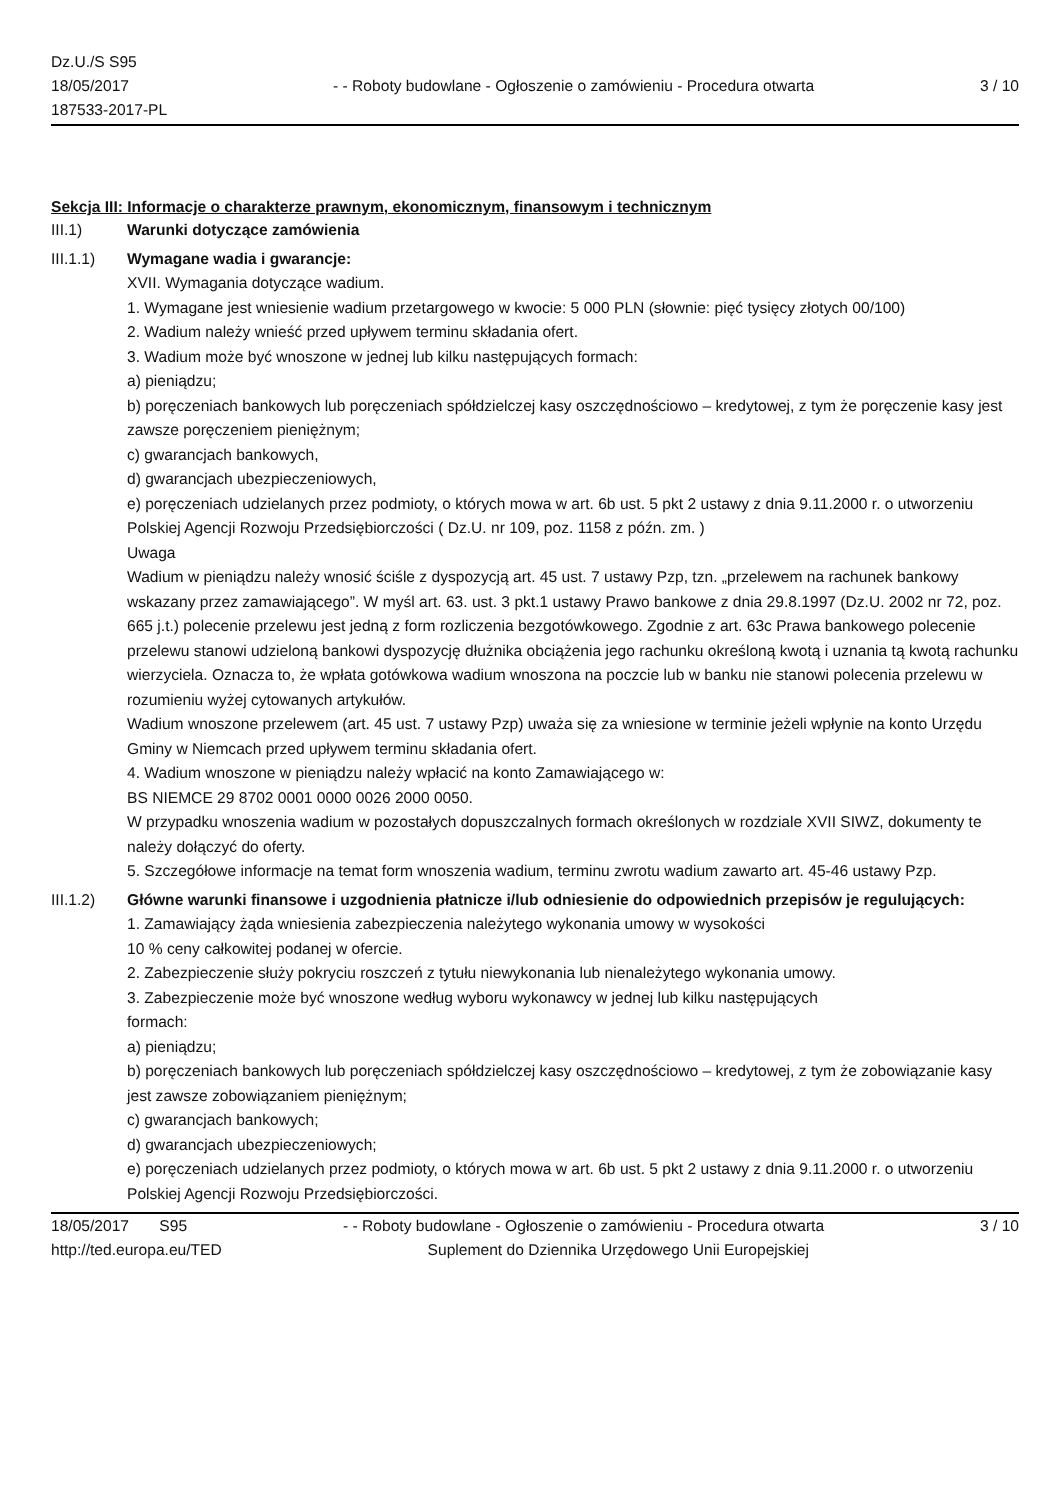Dz.U./S S95
18/05/2017
187533-2017-PL
- - Roboty budowlane - Ogłoszenie o zamówieniu - Procedura otwarta
3 / 10
Sekcja III: Informacje o charakterze prawnym, ekonomicznym, finansowym i technicznym
III.1) Warunki dotyczące zamówienia
III.1.1) Wymagane wadia i gwarancje:
XVII. Wymagania dotyczące wadium.
1. Wymagane jest wniesienie wadium przetargowego w kwocie: 5 000 PLN (słownie: pięć tysięcy złotych 00/100)
2. Wadium należy wnieść przed upływem terminu składania ofert.
3. Wadium może być wnoszone w jednej lub kilku następujących formach:
a) pieniądzu;
b) poręczeniach bankowych lub poręczeniach spółdzielczej kasy oszczędnościowo – kredytowej, z tym że poręczenie kasy jest zawsze poręczeniem pieniężnym;
c) gwarancjach bankowych,
d) gwarancjach ubezpieczeniowych,
e) poręczeniach udzielanych przez podmioty, o których mowa w art. 6b ust. 5 pkt 2 ustawy z dnia 9.11.2000 r. o utworzeniu Polskiej Agencji Rozwoju Przedsiębiorczości ( Dz.U. nr 109, poz. 1158 z późn. zm. )
Uwaga
Wadium w pieniądzu należy wnosić ściśle z dyspozycją art. 45 ust. 7 ustawy Pzp, tzn. „przelewem na rachunek bankowy wskazany przez zamawiającego”. W myśl art. 63. ust. 3 pkt.1 ustawy Prawo bankowe z dnia 29.8.1997 (Dz.U. 2002 nr 72, poz. 665 j.t.) polecenie przelewu jest jedną z form rozliczenia bezgotówkowego. Zgodnie z art. 63c Prawa bankowego polecenie przelewu stanowi udzieloną bankowi dyspozycję dłużnika obciążenia jego rachunku określoną kwotą i uznania tą kwotą rachunku wierzyciela. Oznacza to, że wpłata gotówkowa wadium wnoszona na poczcie lub w banku nie stanowi polecenia przelewu w rozumieniu wyżej cytowanych artykułów.
Wadium wnoszone przelewem (art. 45 ust. 7 ustawy Pzp) uważa się za wniesione w terminie jeżeli wpłynie na konto Urzędu Gminy w Niemcach przed upływem terminu składania ofert.
4. Wadium wnoszone w pieniądzu należy wpłacić na konto Zamawiającego w:
BS NIEMCE 29 8702 0001 0000 0026 2000 0050.
W przypadku wnoszenia wadium w pozostałych dopuszczalnych formach określonych w rozdziale XVII SIWZ, dokumenty te należy dołączyć do oferty.
5. Szczegółowe informacje na temat form wnoszenia wadium, terminu zwrotu wadium zawarto art. 45-46 ustawy Pzp.
III.1.2) Główne warunki finansowe i uzgodnienia płatnicze i/lub odniesienie do odpowiednich przepisów je regulujących:
1. Zamawiający żąda wniesienia zabezpieczenia należytego wykonania umowy w wysokości
10 % ceny całkowitej podanej w ofercie.
2. Zabezpieczenie służy pokryciu roszczeń z tytułu niewykonania lub nienależytego wykonania umowy.
3. Zabezpieczenie może być wnoszone według wyboru wykonawcy w jednej lub kilku następujących
formach:
a) pieniądzu;
b) poręczeniach bankowych lub poręczeniach spółdzielczej kasy oszczędnościowo – kredytowej, z tym że zobowiązanie kasy jest zawsze zobowiązaniem pieniężnym;
c) gwarancjach bankowych;
d) gwarancjach ubezpieczeniowych;
e) poręczeniach udzielanych przez podmioty, o których mowa w art. 6b ust. 5 pkt 2 ustawy z dnia 9.11.2000 r. o utworzeniu Polskiej Agencji Rozwoju Przedsiębiorczości.
18/05/2017 S95 - - Roboty budowlane - Ogłoszenie o zamówieniu - Procedura otwarta 3 / 10
http://ted.europa.eu/TED Suplement do Dziennika Urzędowego Unii Europejskiej